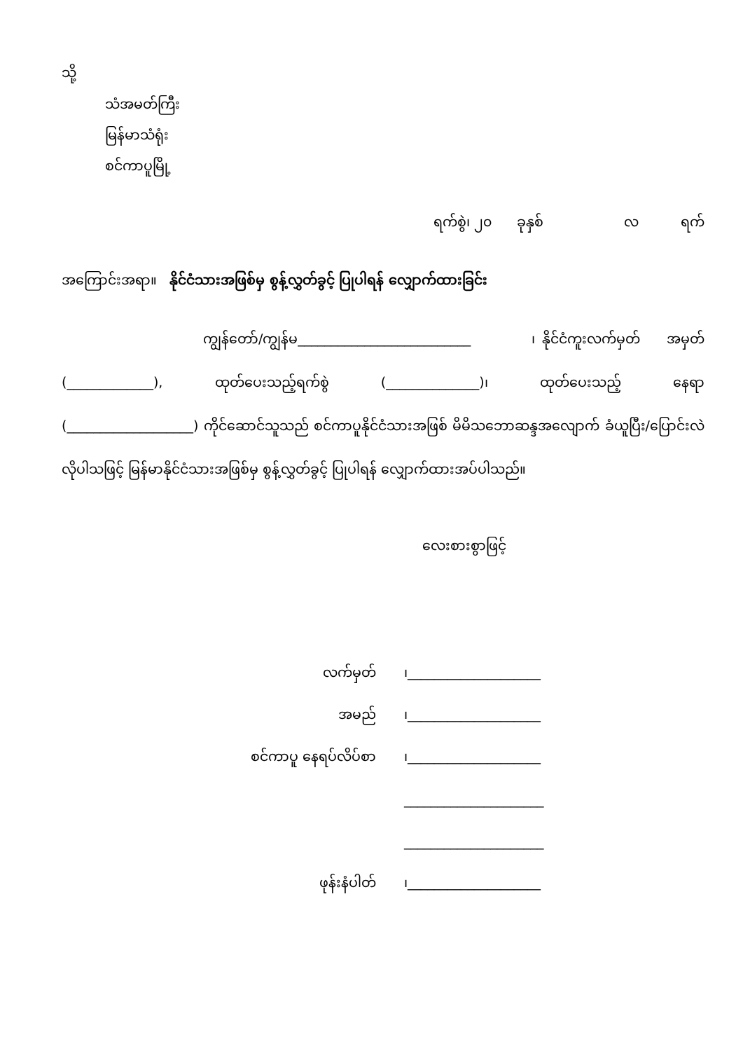သို့
သံအမတ်ကြီး
မြန်မာသံရုံး
စင်ကာပူမြို့
ရက်စွဲ၊ ၂၀ ခုနှစ် လ ရက်
အကြောင်းအရာ။ နိုင်ငံသားအဖြစ်မှ စွန့်လွှတ်ခွင့် ပြုပါရန် လျှောက်ထားခြင်း
ကျွန်တော်/ကျွန်မ__________________________ ၊ နိုင်ငံကူးလက်မှတ် အမှတ် (_____________), ထုတ်ပေးသည့်ရက်စွဲ (______________)၊ ထုတ်ပေးသည့် နေရာ (___________________) ကိုင်ဆောင်သူသည် စင်ကာပူနိုင်ငံသားအဖြစ် မိမိသဘောဆန္ဒအလျောက် ခံယူပြီး/ပြောင်းလဲ လိုပါသဖြင့် မြန်မာနိုင်ငံသားအဖြစ်မှ စွန့်လွှတ်ခွင့် ပြုပါရန် လျှောက်ထားအပ်ပါသည်။
လေးစားစွာဖြင့်
| လက်မှတ် | ၊____________________ |
| အမည် | ၊____________________ |
| စင်ကာပူ နေရပ်လိပ်စာ | ၊____________________ |
| | _____________________ |
| | _____________________ |
| ဖုန်းနံပါတ် | ၊____________________ |